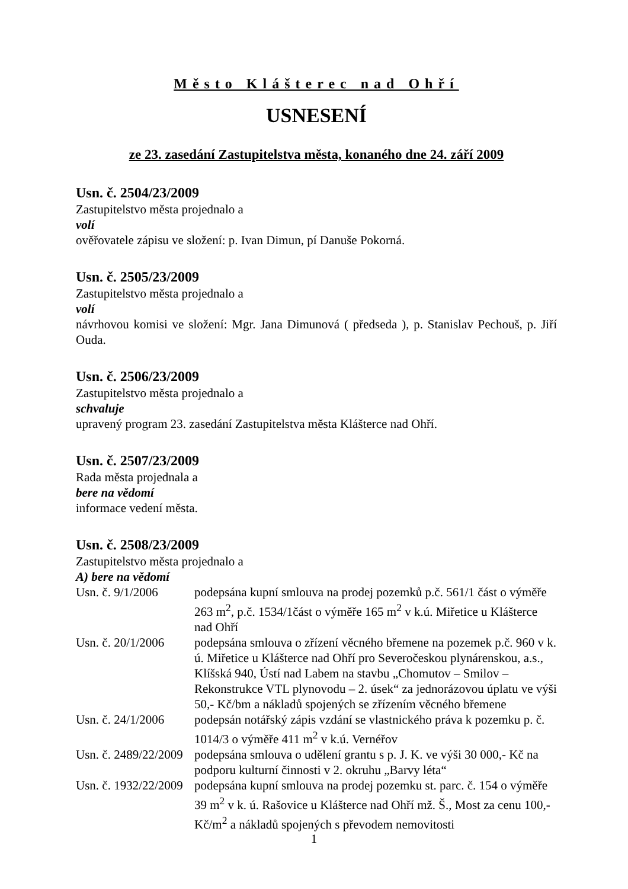Město Klášterec nad Ohří
USNESENÍ
ze 23. zasedání Zastupitelstva města, konaného dne 24. září 2009
Usn. č. 2504/23/2009
Zastupitelstvo města projednalo a
volí
ověřovatele zápisu ve složení: p. Ivan Dimun, pí Danuše Pokorná.
Usn. č. 2505/23/2009
Zastupitelstvo města projednalo a
volí
návrhovou komisi ve složení: Mgr. Jana Dimunová ( předseda ), p. Stanislav Pechouš, p. Jiří Ouda.
Usn. č. 2506/23/2009
Zastupitelstvo města projednalo a
schvaluje
upravený program 23. zasedání Zastupitelstva města Klášterce nad Ohří.
Usn. č. 2507/23/2009
Rada města projednala a
bere na vědomí
informace vedení města.
Usn. č. 2508/23/2009
Zastupitelstvo města projednalo a
A) bere na vědomí
Usn. č. 9/1/2006 podepsána kupní smlouva na prodej pozemků p.č. 561/1 část o výměře 263 m<sup>2</sup>, p.č. 1534/1část o výměře 165 m<sup>2</sup> v k.ú. Miřetice u Klášterce nad Ohří
Usn. č. 20/1/2006 podepsána smlouva o zřízení věcného břemene na pozemek p.č. 960 v k. ú. Miřetice u Klášterce nad Ohří pro Severočeskou plynárenskou, a.s., Klíšská 940, Ústí nad Labem na stavbu „Chomutov – Smilov – Rekonstrukce VTL plynovodu – 2. úsek“ za jednorázovou úplatu ve výši 50,- Kč/bm a nákladů spojených se zřízením věcného břemene
Usn. č. 24/1/2006 podepsán notářský zápis vzdání se vlastnického práva k pozemku p. č. 1014/3 o výměře 411 m<sup>2</sup> v k.ú. Vernéřov
Usn. č. 2489/22/2009 podepsána smlouva o udělení grantu s p. J. K. ve výši 30 000,- Kč na podporu kulturní činnosti v 2. okruhu „Barvy léta“
Usn. č. 1932/22/2009 podepsána kupní smlouva na prodej pozemku st. parc. č. 154 o výměře 39 m<sup>2</sup> v k. ú. Rašovice u Klášterce nad Ohří mž. Š., Most za cenu 100,- Kč/m<sup>2</sup> a nákladů spojených s převodem nemovitosti
1